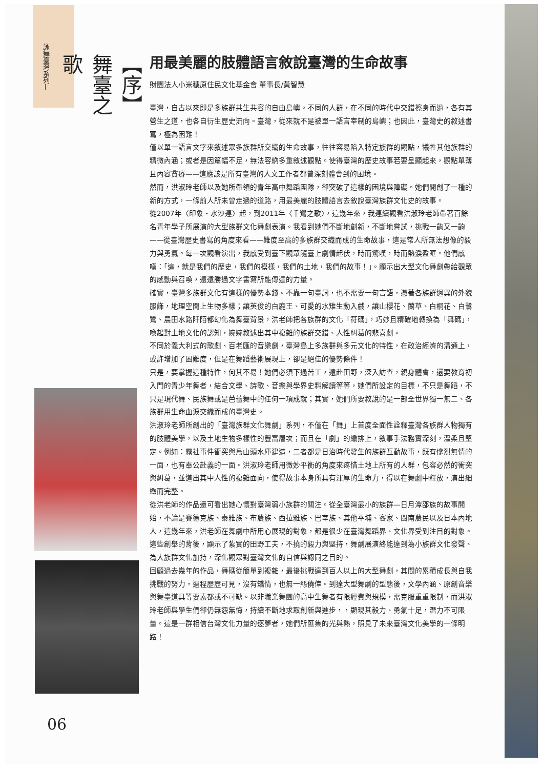詠舞臺灣系列—
【序】 舞臺之歌
用最美麗的肢體語言敘說臺灣的生命故事
財團法人小米穗原住民文化基金會 董事長/黃智慧
臺灣，自古以來即是多族群共生共容的自由島嶼。不同的人群，在不同的時代中交錯擦身而過，各有其營生之道，也各自衍生歷史流向。臺灣，從來就不是被單一語言宰制的島嶼；也因此，臺灣史的敘述書寫，極為困難！
僅以單一語言文字來敘述眾多族群所交織的生命故事，往往容易陷入特定族群的觀點，犧牲其他族群的精微內涵；或者是因篇幅不足，無法容納多重敘述觀點。使得臺灣的歷史故事若要呈顯起來，觀點單薄且內容貧瘠——這應該是所有臺灣的人文工作者都曾深刻體會到的困境。
然而，洪淑玲老師以及她所帶領的青年高中舞蹈團隊，卻突破了這樣的困境與障礙。她們開創了一種的新的方式，一條前人所未曾走過的道路，用最美麗的肢體語言去敘說臺灣族群文化史的故事。
從2007年〈印象・水沙連〉起，到2011年〈千鷺之歌〉，這幾年來，我連續觀看洪淑玲老師帶著百餘名青年學子所展演的大型族群文化舞劇表演。我看到她們不斷地創新，不斷地嘗試，挑戰一齣又一齣——從臺灣歷史書寫的角度來看——難度至高的多族群交織而成的生命故事，這是常人所無法想像的毅力與勇氣。每一次觀看演出，我感受到臺下觀眾隨臺上劇情起伏，時而驚嘆，時而熱淚盈眶。他們感嘆：「這，就是我們的歷史，我們的模樣，我們的土地，我們的故事！」。顯示出大型文化舞劇帶給觀眾的感動與召喚，遠遠勝過文字書寫所能傳達的力量。
確實，臺灣多族群文化有這樣的優勢本錢。不靠一句臺詞，也不需要一句言語，憑著各族群迥異的外貌服飾，地理空間上生物多樣；讓英俊的白鹿王、可愛的水雉生動入戲，讓山櫻花、蘭草、白桐花、白鷺鷥、農田水路阡陌都幻化為舞臺背景，洪老師把各族群的文化「符碼」，巧妙且精確地轉換為「舞碼」，喚起對土地文化的認知，婉婉敘述出其中複雜的族群交錯、人性糾葛的悲喜劇。
不同於義大利式的歌劇、百老匯的音樂劇，臺灣島上多族群與多元文化的特性，在政治經濟的溝通上，或許增加了困難度，但是在舞蹈藝術展現上，卻是絕佳的優勢條件！
只是，要掌握這種特性，何其不易！她們必須下過苦工，遠赴田野，深入訪查，親身體會，還要教育初入門的青少年舞者，結合文學、詩歌、音樂與學界史料解讀等等，她們所設定的目標，不只是舞蹈，不只是現代舞、民族舞或是芭蕾舞中的任何一項成就；其實，她們所要敘說的是一部全世界獨一無二、各族群用生命血淚交織而成的臺灣史。
洪淑玲老師所創出的「臺灣族群文化舞劇」系列，不僅在「舞」上首度全面性詮釋臺灣各族群人物獨有的肢體美學，以及土地生物多樣性的豐富層次；而且在「劇」的編排上，敘事手法務實深刻，溫柔且堅定。例如：霧社事件衝突與烏山頭水庫建造，二者都是日治時代發生的族群互動故事，既有慘烈無情的一面，也有奉公赴義的一面。洪淑玲老師用微妙平衡的角度來疼惜土地上所有的人群，包容必然的衝突與糾葛，並道出其中人性的複雜面向，使得故事本身所具有渾厚的生命力，得以在舞劇中釋放，演出細緻而完整。
從洪老師的作品還可看出她心懷對臺灣弱小族群的關注。從全臺灣最小的族群—日月潭邵族的故事開始，不論是賽德克族、泰雅族、布農族、西拉雅族、巴宰族、其他平埔、客家、閩南農民以及日本內地人，這幾年來，洪老師在舞劇中所用心展現的對象，都是很少在臺灣舞蹈界、文化界受到注目的對象。這些創舉的背後，顯示了紮實的田野工夫，不撓的毅力與堅持，舞劇展演終能達到為小族群文化發聲、為大族群文化加持，深化觀眾對臺灣文化的自信與認同之目的。
回顧過去幾年的作品，舞碼從簡單到複雜，最後挑戰達到百人以上的大型舞劇，其間的累積成長與自我挑戰的努力，過程歷歷可見，沒有矯情，也無一絲僥倖。到達大型舞劇的型態後，文學內涵、原創音樂與舞臺道具等要素都或不可缺。以非職業舞團的高中生舞者有限經費與規模，需克服重重限制，而洪淑玲老師與學生們卻仍無怨無悔，持續不斷地求取創新與進步，，顯現其毅力、勇氣十足，潛力不可限量。這是一群相信台灣文化力量的逐夢者，她們所匯集的光與熱，照見了未來臺灣文化美學的一條明路！
06